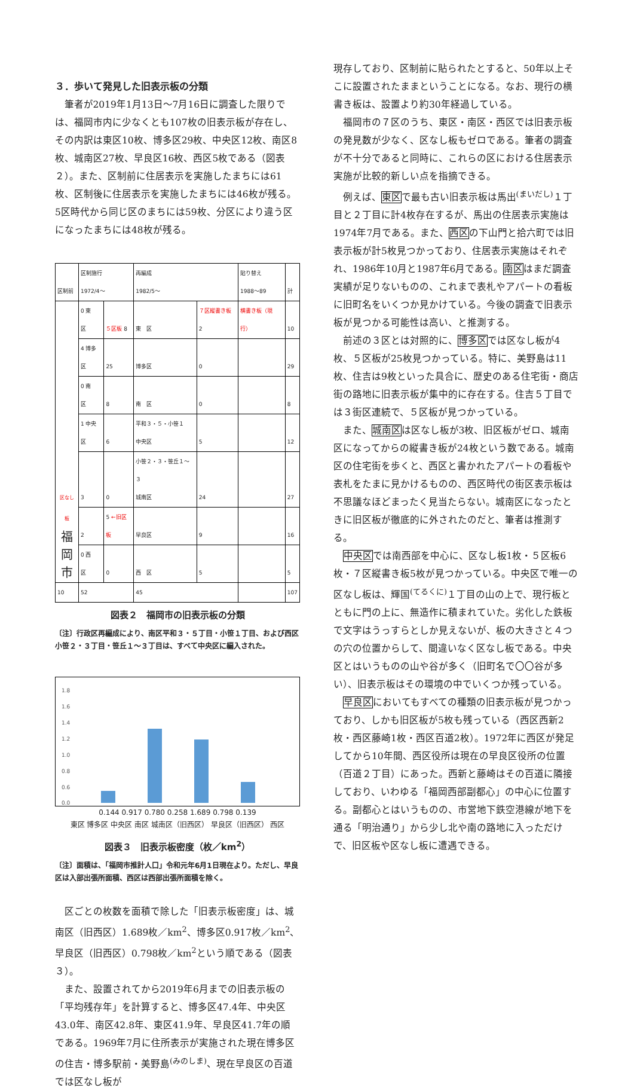３．歩いて発見した旧表示板の分類
筆者が2019年1月13日〜7月16日に調査した限りでは、福岡市内に少なくとも107枚の旧表示板が存在し、その内訳は東区10枚、博多区29枚、中央区12枚、南区8枚、城南区27枚、早良区16枚、西区5枚である（図表２）。また、区制前に住居表示を実施したまちには61枚、区制後に住居表示を実施したまちには46枚が残る。5区時代から同じ区のまちには59枚、分区により違う区になったまちには48枚が残る。
| 区制前 | 区制施行 1972/4〜 | | 再編成 1982/5〜 | | 貼り替え 1988〜89 | 計 |
| 区なし板 福 岡 市 | 0 東 区 | ５区板 8 | 東 区 | ７区縦書き板 2 | 横書き板（現行） | 10 |
| | 4 博多区 | 25 | 博多区 | 0 | | 29 |
| | 0 南 区 | 8 | 南 区 | 0 | | 8 |
| | 1 中央区 | 6 | 平和３・５・小笹１ 中央区 | 5 | | 12 |
| | 3 | 0 | 小笹２・３・笹丘１〜３ 城南区 | 24 | | 27 |
| | 2 | 5 ←旧区板 | 早良区 | 9 | | 16 |
| | 0 西 区 | 0 | 西 区 | 5 | | 5 |
| 10 | 52 | | 45 | | | 107 |
図表２　福岡市の旧表示板の分類
〔注〕行政区再編成により、南区平和３・５丁目・小笹１丁目、および西区小笹２・３丁目・笹丘１〜３丁目は、すべて中央区に編入された。
1.8
1.6
1.4
1.2
1.0
0.8
0.6
0.0
0.144 0.917 0.780 0.258 1.689 0.798 0.139
東区 博多区 中央区 南区 城南区（旧西区） 早良区（旧西区） 西区
図表３　旧表示板密度（枚／km<sup>2</sup>）
〔注〕面積は、「福岡市推計人口」令和元年6月1日現在より。ただし、早良区は入部出張所面積、西区は西部出張所面積を除く。
区ごとの枚数を面積で除した「旧表示板密度」は、城南区（旧西区）1.689枚／km<sup>2</sup>、博多区0.917枚／km<sup>2</sup>、早良区（旧西区）0.798枚／km<sup>2</sup>という順である（図表３）。
また、設置されてから2019年6月までの旧表示板の「平均残存年」を計算すると、博多区47.4年、中央区43.0年、南区42.8年、東区41.9年、早良区41.7年の順である。1969年7月に住所表示が実施された現在博多区の住吉・博多駅前・美野島<sup>(みのしま)</sup>、現在早良区の百道では区なし板が
現存しており、区制前に貼られたとすると、50年以上そこに設置されたままということになる。なお、現行の横書き板は、設置より約30年経過している。
福岡市の７区のうち、東区・南区・西区では旧表示板の発見数が少なく、区なし板もゼロである。筆者の調査が不十分であると同時に、これらの区における住居表示実施が比較的新しい点を指摘できる。
例えば、東区で最も古い旧表示板は馬出<sup>(まいだし)</sup>１丁目と２丁目に計4枚存在するが、馬出の住居表示実施は1974年7月である。また、西区の下山門と拾六町では旧表示板が計5枚見つかっており、住居表示実施はそれぞれ、1986年10月と1987年6月である。南区はまだ調査実績が足りないものの、これまで表札やアパートの看板に旧町名をいくつか見かけている。今後の調査で旧表示板が見つかる可能性は高い、と推測する。
前述の３区とは対照的に、博多区では区なし板が4枚、５区板が25枚見つかっている。特に、美野島は11枚、住吉は9枚といった具合に、歴史のある住宅街・商店街の路地に旧表示板が集中的に存在する。住吉５丁目では３街区連続で、５区板が見つかっている。
また、城南区は区なし板が3枚、旧区板がゼロ、城南区になってからの縦書き板が24枚という数である。城南区の住宅街を歩くと、西区と書かれたアパートの看板や表札をたまに見かけるものの、西区時代の街区表示板は不思議なほどまったく見当たらない。城南区になったときに旧区板が徹底的に外されたのだと、筆者は推測する。
中央区では南西部を中心に、区なし板1枚・５区板6枚・７区縦書き板5枚が見つかっている。中央区で唯一の区なし板は、輝国<sup>(てるくに)</sup>１丁目の山の上で、現行板とともに門の上に、無造作に積まれていた。劣化した鉄板で文字はうっすらとしか見えないが、板の大きさと４つの穴の位置からして、間違いなく区なし板である。中央区とはいうものの山や谷が多く（旧町名で〇〇谷が多い）、旧表示板はその環境の中でいくつか残っている。
早良区においてもすべての種類の旧表示板が見つかっており、しかも旧区板が5枚も残っている（西区西新2枚・西区藤崎1枚・西区百道2枚）。1972年に西区が発足してから10年間、西区役所は現在の早良区役所の位置（百道２丁目）にあった。西新と藤崎はその百道に隣接しており、いわゆる「福岡西部副都心」の中心に位置する。副都心とはいうものの、市営地下鉄空港線が地下を通る「明治通り」から少し北や南の路地に入っただけで、旧区板や区なし板に遭遇できる。